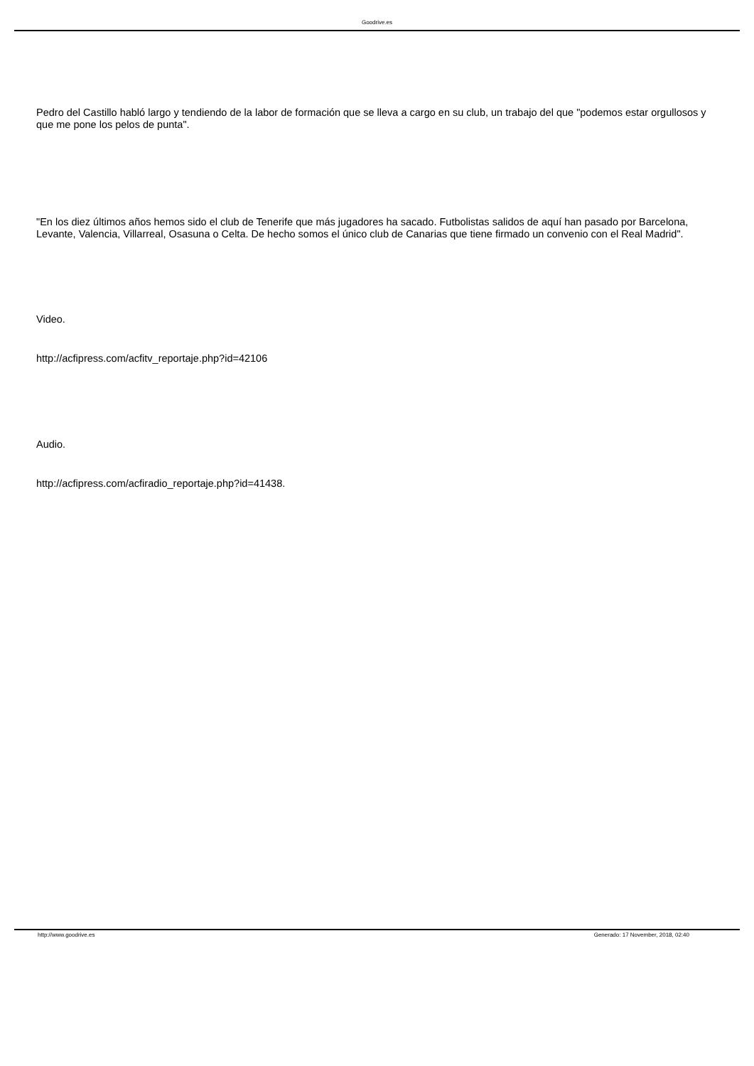Goodrive.es
Pedro del Castillo habló largo y tendiendo de la labor de formación que se lleva a cargo en su club, un trabajo del que "podemos estar orgullosos y que me pone los pelos de punta".
"En los diez últimos años hemos sido el club de Tenerife que más jugadores ha sacado. Futbolistas salidos de aquí han pasado por Barcelona, Levante, Valencia, Villarreal, Osasuna o Celta. De hecho somos el único club de Canarias que tiene firmado un convenio con el Real Madrid".
Video.
http://acfipress.com/acfitv_reportaje.php?id=42106
Audio.
http://acfipress.com/acfiradio_reportaje.php?id=41438.
http://www.goodrive.es Generado: 17 November, 2018, 02:40